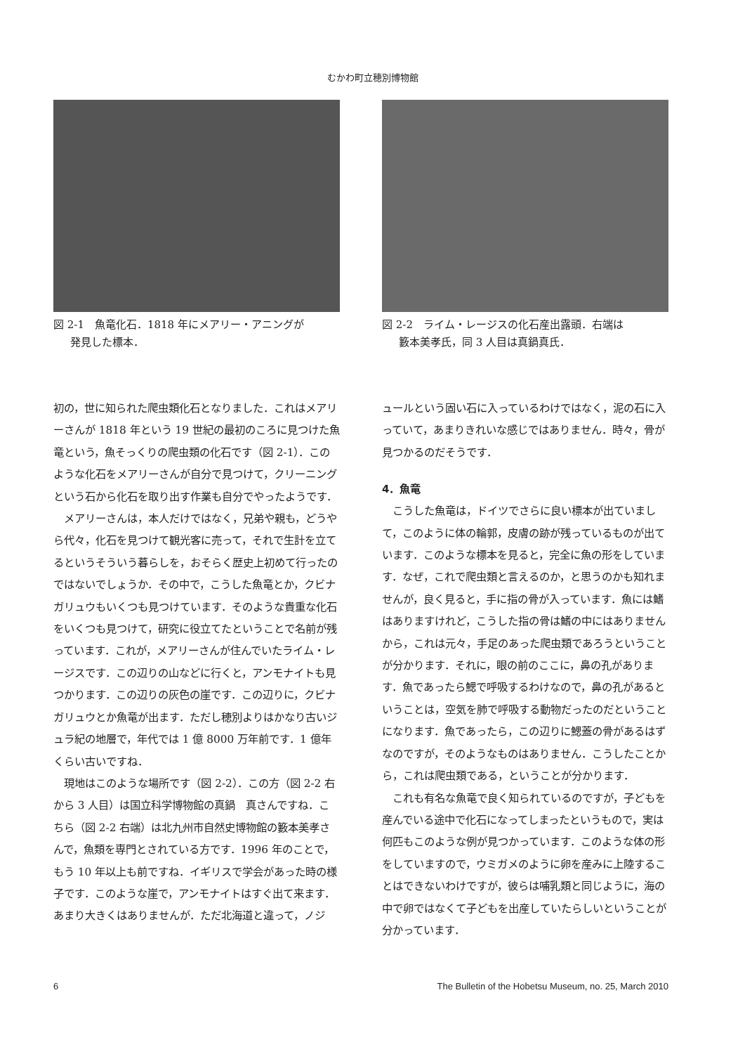むかわ町立穂別博物館
図 2-1　魚竜化石．1818 年にメアリー・アニングが
発見した標本．
初の，世に知られた爬虫類化石となりました．これはメアリーさんが 1818 年という 19 世紀の最初のころに見つけた魚竜という，魚そっくりの爬虫類の化石です（図 2-1）．このような化石をメアリーさんが自分で見つけて，クリーニングという石から化石を取り出す作業も自分でやったようです．
メアリーさんは，本人だけではなく，兄弟や親も，どうやら代々，化石を見つけて観光客に売って，それで生計を立てるというそういう暮らしを，おそらく歴史上初めて行ったのではないでしょうか．その中で，こうした魚竜とか，クビナガリュウもいくつも見つけています．そのような貴重な化石をいくつも見つけて，研究に役立てたということで名前が残っています．これが，メアリーさんが住んでいたライム・レージスです．この辺りの山などに行くと，アンモナイトも見つかります．この辺りの灰色の崖です．この辺りに，クビナガリュウとか魚竜が出ます．ただし穂別よりはかなり古いジュラ紀の地層で，年代では 1 億 8000 万年前です．1 億年くらい古いですね．
現地はこのような場所です（図 2-2）．この方（図 2-2 右から 3 人目）は国立科学博物館の真鍋　真さんですね．こちら（図 2-2 右端）は北九州市自然史博物館の籔本美孝さんで，魚類を専門とされている方です．1996 年のことで，もう 10 年以上も前ですね．イギリスで学会があった時の様子です．このような崖で，アンモナイトはすぐ出て来ます．あまり大きくはありませんが．ただ北海道と違って，ノジ
図 2-2　ライム・レージスの化石産出露頭．右端は
籔本美孝氏，同 3 人目は真鍋真氏．
ュールという固い石に入っているわけではなく，泥の石に入っていて，あまりきれいな感じではありません．時々，骨が見つかるのだそうです．
4．魚竜
こうした魚竜は，ドイツでさらに良い標本が出ていまして，このように体の輪郭，皮膚の跡が残っているものが出ています．このような標本を見ると，完全に魚の形をしています．なぜ，これで爬虫類と言えるのか，と思うのかも知れませんが，良く見ると，手に指の骨が入っています．魚には鰭はありますけれど，こうした指の骨は鰭の中にはありませんから，これは元々，手足のあった爬虫類であろうということが分かります．それに，眼の前のここに，鼻の孔があります．魚であったら鰓で呼吸するわけなので，鼻の孔があるということは，空気を肺で呼吸する動物だったのだということになります．魚であったら，この辺りに鰓蓋の骨があるはずなのですが，そのようなものはありません．こうしたことから，これは爬虫類である，ということが分かります．
これも有名な魚竜で良く知られているのですが，子どもを産んでいる途中で化石になってしまったというもので，実は何匹もこのような例が見つかっています．このような体の形をしていますので，ウミガメのように卵を産みに上陸することはできないわけですが，彼らは哺乳類と同じように，海の中で卵ではなくて子どもを出産していたらしいということが分かっています．
6 The Bulletin of the Hobetsu Museum, no. 25, March 2010